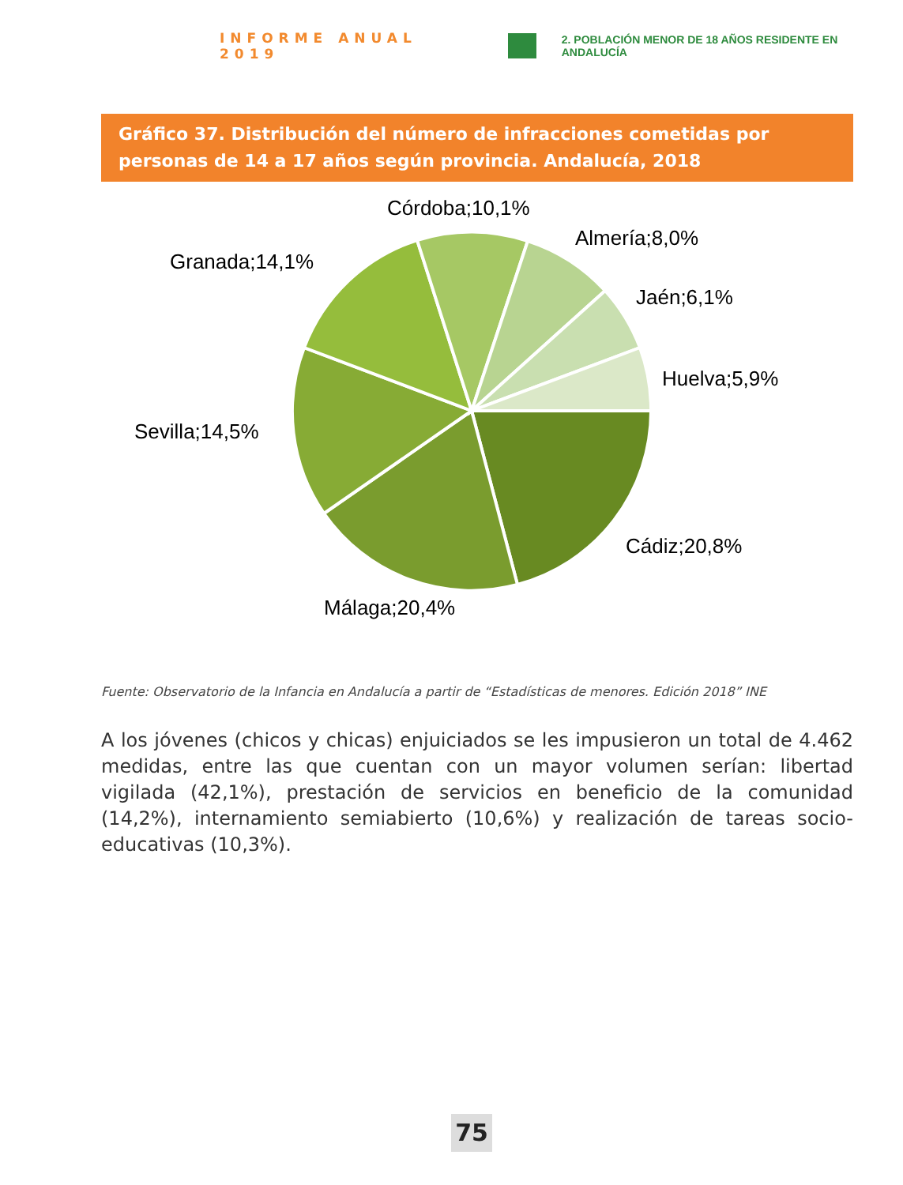INFORME ANUAL 2019
2. POBLACIÓN MENOR DE 18 AÑOS RESIDENTE EN ANDALUCÍA
Gráfico 37. Distribución del número de infracciones cometidas por personas de 14 a 17 años según provincia. Andalucía, 2018
Córdoba;10,1%
Almería;8,0%
Granada;14,1%
Jaén;6,1%
Huelva;5,9%
Sevilla;14,5%
Cádiz;20,8%
Málaga;20,4%
Fuente: Observatorio de la Infancia en Andalucía a partir de “Estadísticas de menores. Edición 2018” INE
A los jóvenes (chicos y chicas) enjuiciados se les impusieron un total de 4.462 medidas, entre las que cuentan con un mayor volumen serían: libertad vigilada (42,1%), prestación de servicios en beneficio de la comunidad (14,2%), internamiento semiabierto (10,6%) y realización de tareas socio-educativas (10,3%).
75